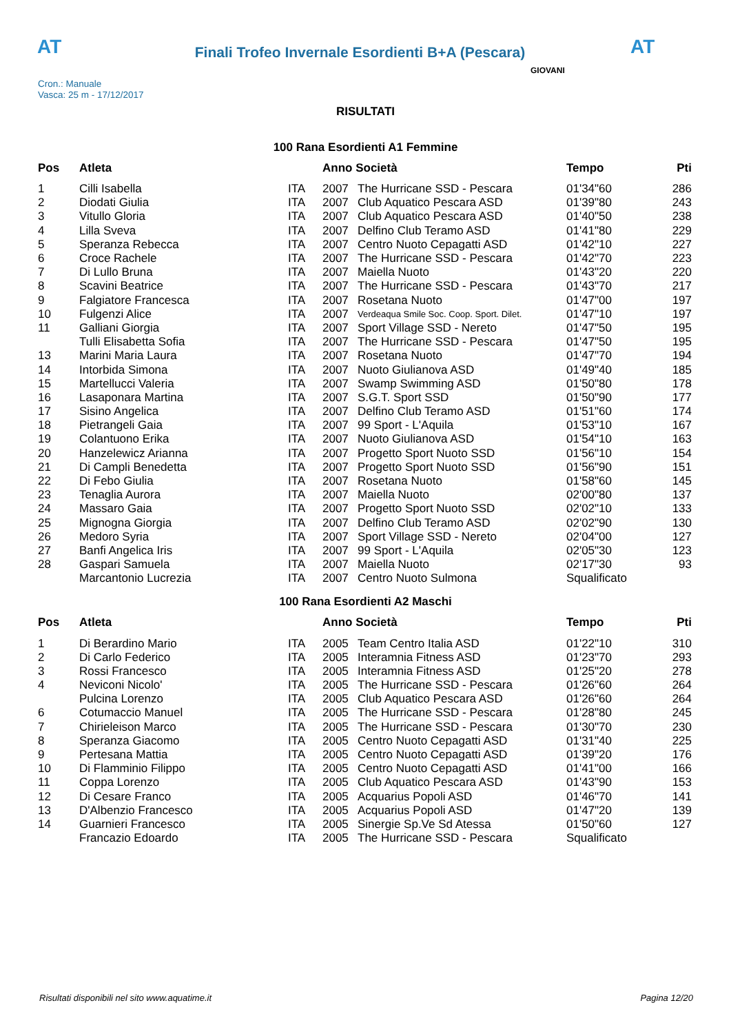AT
Finali Trofeo Invernale Esordienti B+A (Pescara)
AT
Cron.: Manuale
Vasca: 25 m - 17/12/2017
GIOVANI
RISULTATI
100 Rana Esordienti A1 Femmine
| Pos | Atleta | | Anno Società | | Tempo | Pti |
| --- | --- | --- | --- | --- | --- | --- |
| 1 | Cilli Isabella | ITA | 2007 | The Hurricane SSD - Pescara | 01'34"60 | 286 |
| 2 | Diodati Giulia | ITA | 2007 | Club Aquatico Pescara ASD | 01'39"80 | 243 |
| 3 | Vitullo Gloria | ITA | 2007 | Club Aquatico Pescara ASD | 01'40"50 | 238 |
| 4 | Lilla Sveva | ITA | 2007 | Delfino Club Teramo ASD | 01'41"80 | 229 |
| 5 | Speranza Rebecca | ITA | 2007 | Centro Nuoto Cepagatti ASD | 01'42"10 | 227 |
| 6 | Croce Rachele | ITA | 2007 | The Hurricane SSD - Pescara | 01'42"70 | 223 |
| 7 | Di Lullo Bruna | ITA | 2007 | Maiella Nuoto | 01'43"20 | 220 |
| 8 | Scavini Beatrice | ITA | 2007 | The Hurricane SSD - Pescara | 01'43"70 | 217 |
| 9 | Falgiatore Francesca | ITA | 2007 | Rosetana Nuoto | 01'47"00 | 197 |
| 10 | Fulgenzi Alice | ITA | 2007 | Verdeaqua Smile Soc. Coop. Sport. Dilet. | 01'47"10 | 197 |
| 11 | Galliani Giorgia | ITA | 2007 | Sport Village SSD - Nereto | 01'47"50 | 195 |
| | Tulli Elisabetta Sofia | ITA | 2007 | The Hurricane SSD - Pescara | 01'47"50 | 195 |
| 13 | Marini Maria Laura | ITA | 2007 | Rosetana Nuoto | 01'47"70 | 194 |
| 14 | Intorbida Simona | ITA | 2007 | Nuoto Giulianova ASD | 01'49"40 | 185 |
| 15 | Martellucci Valeria | ITA | 2007 | Swamp Swimming ASD | 01'50"80 | 178 |
| 16 | Lasaponara Martina | ITA | 2007 | S.G.T. Sport SSD | 01'50"90 | 177 |
| 17 | Sisino Angelica | ITA | 2007 | Delfino Club Teramo ASD | 01'51"60 | 174 |
| 18 | Pietrangeli Gaia | ITA | 2007 | 99 Sport - L'Aquila | 01'53"10 | 167 |
| 19 | Colantuono Erika | ITA | 2007 | Nuoto Giulianova ASD | 01'54"10 | 163 |
| 20 | Hanzelewicz Arianna | ITA | 2007 | Progetto Sport Nuoto SSD | 01'56"10 | 154 |
| 21 | Di Campli Benedetta | ITA | 2007 | Progetto Sport Nuoto SSD | 01'56"90 | 151 |
| 22 | Di Febo Giulia | ITA | 2007 | Rosetana Nuoto | 01'58"60 | 145 |
| 23 | Tenaglia Aurora | ITA | 2007 | Maiella Nuoto | 02'00"80 | 137 |
| 24 | Massaro Gaia | ITA | 2007 | Progetto Sport Nuoto SSD | 02'02"10 | 133 |
| 25 | Mignogna Giorgia | ITA | 2007 | Delfino Club Teramo ASD | 02'02"90 | 130 |
| 26 | Medoro Syria | ITA | 2007 | Sport Village SSD - Nereto | 02'04"00 | 127 |
| 27 | Banfi Angelica Iris | ITA | 2007 | 99 Sport - L'Aquila | 02'05"30 | 123 |
| 28 | Gaspari Samuela | ITA | 2007 | Maiella Nuoto | 02'17"30 | 93 |
| | Marcantonio Lucrezia | ITA | 2007 | Centro Nuoto Sulmona | Squalificato | |
100 Rana Esordienti A2 Maschi
| Pos | Atleta | | Anno Società | | Tempo | Pti |
| --- | --- | --- | --- | --- | --- | --- |
| 1 | Di Berardino Mario | ITA | 2005 | Team Centro Italia ASD | 01'22"10 | 310 |
| 2 | Di Carlo Federico | ITA | 2005 | Interamnia Fitness ASD | 01'23"70 | 293 |
| 3 | Rossi Francesco | ITA | 2005 | Interamnia Fitness ASD | 01'25"20 | 278 |
| 4 | Neviconi Nicolo' | ITA | 2005 | The Hurricane SSD - Pescara | 01'26"60 | 264 |
| | Pulcina Lorenzo | ITA | 2005 | Club Aquatico Pescara ASD | 01'26"60 | 264 |
| 6 | Cotumaccio Manuel | ITA | 2005 | The Hurricane SSD - Pescara | 01'28"80 | 245 |
| 7 | Chirieleison Marco | ITA | 2005 | The Hurricane SSD - Pescara | 01'30"70 | 230 |
| 8 | Speranza Giacomo | ITA | 2005 | Centro Nuoto Cepagatti ASD | 01'31"40 | 225 |
| 9 | Pertesana Mattia | ITA | 2005 | Centro Nuoto Cepagatti ASD | 01'39"20 | 176 |
| 10 | Di Flamminio Filippo | ITA | 2005 | Centro Nuoto Cepagatti ASD | 01'41"00 | 166 |
| 11 | Coppa Lorenzo | ITA | 2005 | Club Aquatico Pescara ASD | 01'43"90 | 153 |
| 12 | Di Cesare Franco | ITA | 2005 | Acquarius Popoli ASD | 01'46"70 | 141 |
| 13 | D'Albenzio Francesco | ITA | 2005 | Acquarius Popoli ASD | 01'47"20 | 139 |
| 14 | Guarnieri Francesco | ITA | 2005 | Sinergie Sp.Ve Sd Atessa | 01'50"60 | 127 |
| | Francazio Edoardo | ITA | 2005 | The Hurricane SSD - Pescara | Squalificato | |
Risultati disponibili nel sito www.aquatime.it Pagina 12/20